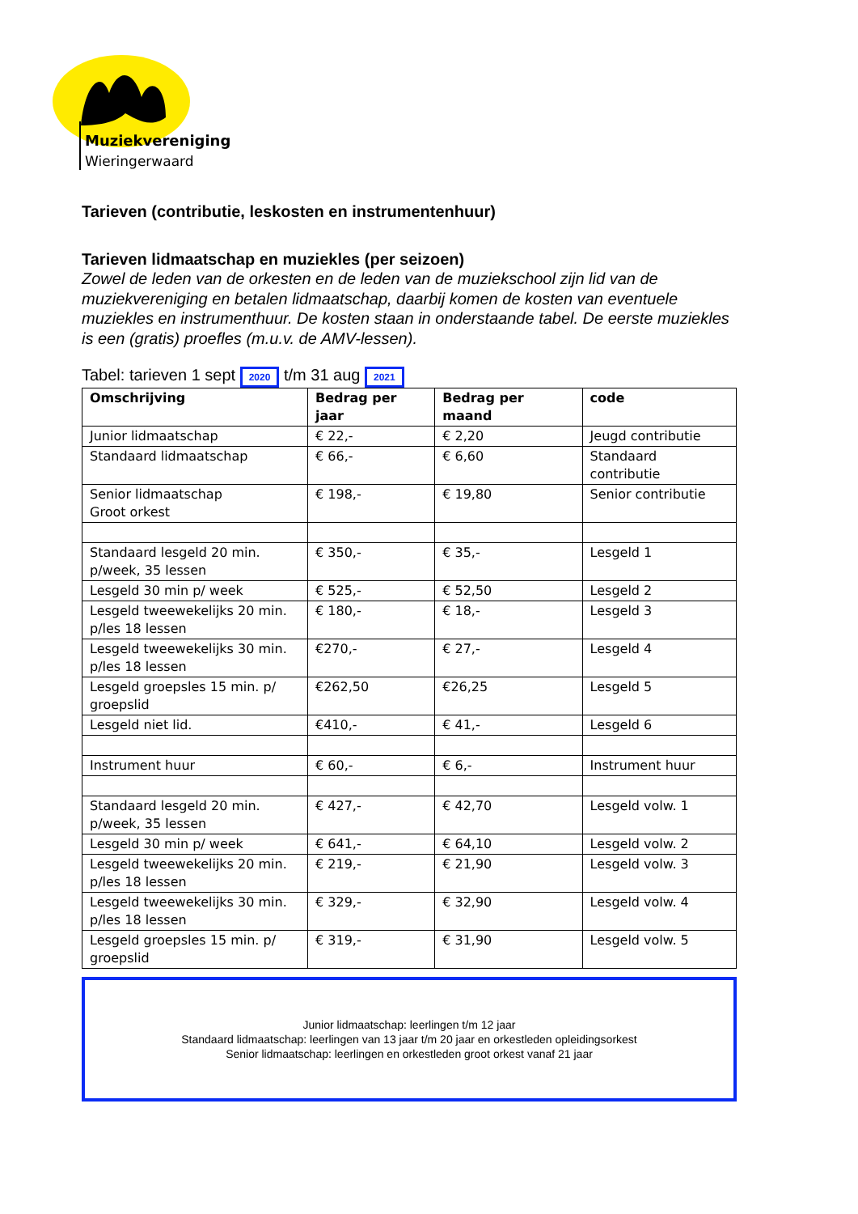Muziekvereniging
Wieringerwaard
Tarieven (contributie, leskosten en instrumentenhuur)
Tarieven lidmaatschap en muziekles (per seizoen)
Zowel de leden van de orkesten en de leden van de muziekschool zijn lid van de muziekvereniging en betalen lidmaatschap, daarbij komen de kosten van eventuele muziekles en instrumenthuur. De kosten staan in onderstaande tabel. De eerste muziekles is een (gratis) proefles (m.u.v. de AMV-lessen).
Tabel: tarieven 1 sept 2020 t/m 31 aug 2021
| Omschrijving | Bedrag per jaar | Bedrag per maand | code |
| --- | --- | --- | --- |
| Junior lidmaatschap | € 22,- | € 2,20 | Jeugd contributie |
| Standaard lidmaatschap | € 66,- | € 6,60 | Standaard contributie |
| Senior lidmaatschap Groot orkest | € 198,- | € 19,80 | Senior contributie |
| Standaard lesgeld 20 min. p/week, 35 lessen | € 350,- | € 35,- | Lesgeld 1 |
| Lesgeld 30 min p/ week | € 525,- | € 52,50 | Lesgeld 2 |
| Lesgeld tweewekelijks 20 min. p/les 18 lessen | € 180,- | € 18,- | Lesgeld 3 |
| Lesgeld tweewekelijks 30 min. p/les 18 lessen | €270,- | € 27,- | Lesgeld 4 |
| Lesgeld groepsles 15 min. p/ groepslid | €262,50 | €26,25 | Lesgeld 5 |
| Lesgeld niet lid. | €410,- | € 41,- | Lesgeld 6 |
| Instrument huur | € 60,- | € 6,- | Instrument huur |
| Standaard lesgeld 20 min. p/week, 35 lessen | € 427,- | € 42,70 | Lesgeld volw. 1 |
| Lesgeld 30 min p/ week | € 641,- | € 64,10 | Lesgeld volw. 2 |
| Lesgeld tweewekelijks 20 min. p/les 18 lessen | € 219,- | € 21,90 | Lesgeld volw. 3 |
| Lesgeld tweewekelijks 30 min. p/les 18 lessen | € 329,- | € 32,90 | Lesgeld volw. 4 |
| Lesgeld groepsles 15 min. p/ groepslid | € 319,- | € 31,90 | Lesgeld volw. 5 |
Junior lidmaatschap: leerlingen t/m 12 jaar
Standaard lidmaatschap: leerlingen van 13 jaar t/m 20 jaar en orkestleden opleidingsorkest
Senior lidmaatschap: leerlingen en orkestleden groot orkest vanaf 21 jaar